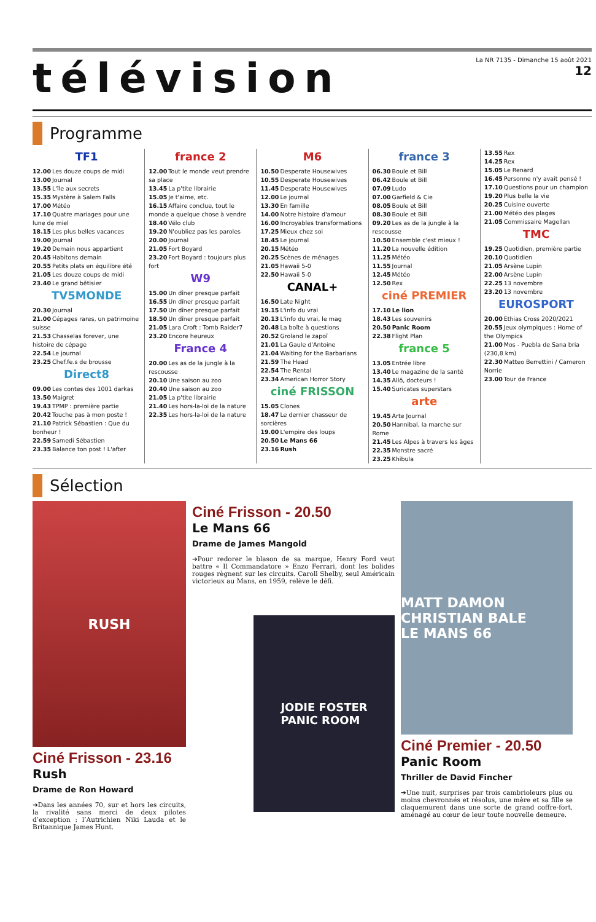télévision
La NR 7135 - Dimanche 15 août 2021
12
Programme
TF1
12.00 Les douze coups de midi
13.00 Journal
13.55 L'île aux secrets
15.35 Mystère à Salem Falls
17.00 Météo
17.10 Quatre mariages pour une lune de miel
18.15 Les plus belles vacances
19.00 Journal
19.20 Demain nous appartient
20.45 Habitons demain
20.55 Petits plats en équilibre été
21.05 Les douze coups de midi
23.40 Le grand bêtisier
TV5MONDE
20.30 Journal
21.00 Cépages rares, un patrimoine suisse
21.53 Chasselas forever, une histoire de cépage
22.54 Le journal
23.25 Chef.fe.s de brousse
Direct8
09.00 Les contes des 1001 darkas
13.50 Maigret
19.43 TPMP : première partie
20.42 Touche pas à mon poste !
21.10 Patrick Sébastien : Que du bonheur !
22.59 Samedi Sébastien
23.35 Balance ton post ! L'after
france 2
12.00 Tout le monde veut prendre sa place
13.45 La p'tite librairie
15.05 Je t'aime, etc.
16.15 Affaire conclue, tout le monde a quelque chose à vendre
18.40 Vélo club
19.20 N'oubliez pas les paroles
20.00 Journal
21.05 Fort Boyard
23.20 Fort Boyard : toujours plus fort
W9
15.00 Un dîner presque parfait
16.55 Un dîner presque parfait
17.50 Un dîner presque parfait
18.50 Un dîner presque parfait
21.05 Lara Croft : Tomb Raider7
23.20 Encore heureux
France 4
20.00 Les as de la jungle à la rescousse
20.10 Une saison au zoo
20.40 Une saison au zoo
21.05 La p'tite librairie
21.40 Les hors-la-loi de la nature
22.35 Les hors-la-loi de la nature
M6
10.50 Desperate Housewives
10.55 Desperate Housewives
11.45 Desperate Housewives
12.00 Le journal
13.30 En famille
14.00 Notre histoire d'amour
16.00 Incroyables transformations
17.25 Mieux chez soi
18.45 Le journal
20.15 Météo
20.25 Scènes de ménages
21.05 Hawaii 5-0
22.50 Hawaii 5-0
CANAL+
16.50 Late Night
19.15 L'info du vrai
20.13 L'info du vrai, le mag
20.48 La boîte à questions
20.52 Groland le zapoï
21.01 La Gaule d'Antoine
21.04 Waiting for the Barbarians
21.59 The Head
22.54 The Rental
23.34 American Horror Story
ciné FRISSON
15.05 Clones
18.47 Le dernier chasseur de sorcières
19.00 L'empire des loups
20.50 Le Mans 66
23.16 Rush
france 3
06.30 Boule et Bill
06.42 Boule et Bill
07.09 Ludo
07.00 Garfield & Cie
08.05 Boule et Bill
08.30 Boule et Bill
09.20 Les as de la jungle à la rescousse
10.50 Ensemble c'est mieux !
11.20 La nouvelle édition
11.25 Météo
11.55 Journal
12.45 Météo
12.50 Rex
ciné PREMIER
17.10 Le lion
18.43 Les souvenirs
20.50 Panic Room
22.38 Flight Plan
france 5
13.05 Entrée libre
13.40 Le magazine de la santé
14.35 Allô, docteurs !
15.40 Suricates superstars
arte
19.45 Arte Journal
20.50 Hannibal, la marche sur Rome
21.45 Les Alpes à travers les âges
22.35 Monstre sacré
23.25 Khibula
13.55 Rex
14.25 Rex
15.05 Le Renard
16.45 Personne n'y avait pensé !
17.10 Questions pour un champion
19.20 Plus belle la vie
20.25 Cuisine ouverte
21.00 Météo des plages
21.05 Commissaire Magellan
TMC
19.25 Quotidien, première partie
20.10 Quotidien
21.05 Arsène Lupin
22.00 Arsène Lupin
22.25 13 novembre
23.20 13 novembre
EUROSPORT
20.00 Ethias Cross 2020/2021
20.55 Jeux olympiques : Home of the Olympics
21.00 Mos - Puebla de Sana bria (230,8 km)
22.30 Matteo Berrettini / Cameron Norrie
23.00 Tour de France
Sélection
RUSH
Ciné Frisson - 23.16
Rush
Drame de Ron Howard
➔Dans les années 70, sur et hors les circuits, la rivalité sans merci de deux pilotes d’exception : l’Autrichien Niki Lauda et le Britannique James Hunt.
Ciné Frisson - 20.50
Le Mans 66
Drame de James Mangold
➔Pour redorer le blason de sa marque, Henry Ford veut battre « Il Commandatore » Enzo Ferrari, dont les bolides rouges règnent sur les circuits. Caroll Shelby, seul Américain victorieux au Mans, en 1959, relève le défi.
JODIE FOSTER
PANIC ROOM
MATT DAMON CHRISTIAN BALE
LE MANS 66
Ciné Premier - 20.50
Panic Room
Thriller de David Fincher
➔Une nuit, surprises par trois cambrioleurs plus ou moins chevronnés et résolus, une mère et sa fille se claquemurent dans une sorte de grand coffre-fort, aménagé au cœur de leur toute nouvelle demeure.